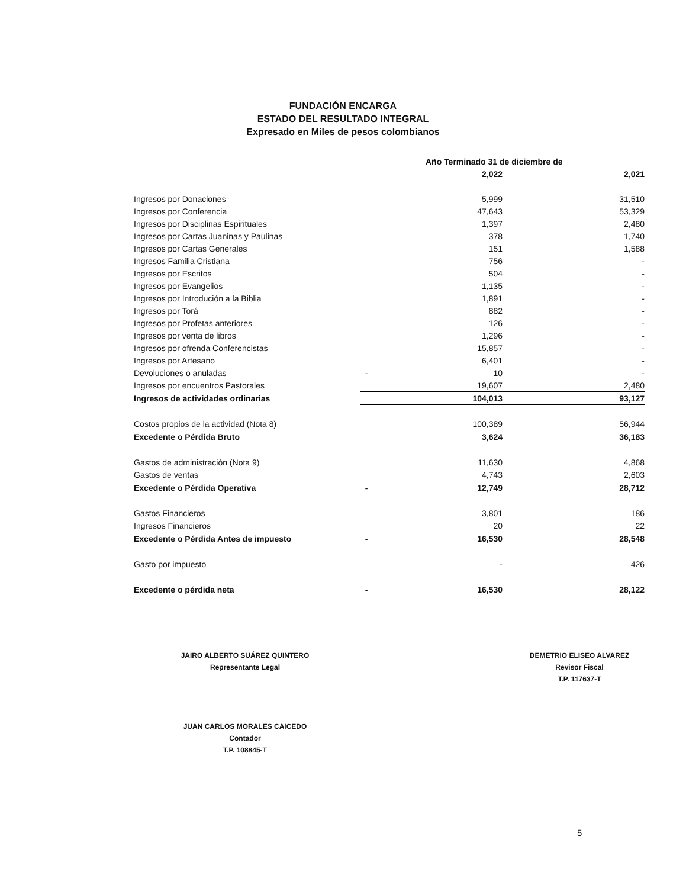FUNDACIÓN ENCARGA
ESTADO DEL RESULTADO INTEGRAL
Expresado en Miles de pesos colombianos
| | | Año Terminado 31 de diciembre de | |
| | | 2,022 | 2,021 |
| Ingresos por Donaciones | | 5,999 | 31,510 |
| Ingresos por Conferencia | | 47,643 | 53,329 |
| Ingresos por Disciplinas Espirituales | | 1,397 | 2,480 |
| Ingresos por Cartas Juaninas y Paulinas | | 378 | 1,740 |
| Ingresos por Cartas Generales | | 151 | 1,588 |
| Ingresos Familia Cristiana | | 756 | - |
| Ingresos por Escritos | | 504 | - |
| Ingresos por Evangelios | | 1,135 | - |
| Ingresos por Introdución a la Biblia | | 1,891 | - |
| Ingresos por Torá | | 882 | - |
| Ingresos por Profetas anteriores | | 126 | - |
| Ingresos por venta de libros | | 1,296 | - |
| Ingresos por ofrenda Conferencistas | | 15,857 | - |
| Ingresos por Artesano | | 6,401 | - |
| Devoluciones o anuladas | - | 10 | - |
| Ingresos por encuentros Pastorales | | 19,607 | 2,480 |
| Ingresos de actividades ordinarias | | 104,013 | 93,127 |
| Costos propios de la actividad (Nota 8) | | 100,389 | 56,944 |
| Excedente o Pérdida Bruto | | 3,624 | 36,183 |
| Gastos de administración (Nota 9) | | 11,630 | 4,868 |
| Gastos de ventas | | 4,743 | 2,603 |
| Excedente o Pérdida Operativa | - | 12,749 | 28,712 |
| Gastos Financieros | | 3,801 | 186 |
| Ingresos Financieros | | 20 | 22 |
| Excedente o Pérdida Antes de impuesto | - | 16,530 | 28,548 |
| Gasto por impuesto | | - | 426 |
| Excedente o pérdida neta | - | 16,530 | 28,122 |
JAIRO ALBERTO SUÁREZ QUINTERO
Representante Legal
DEMETRIO ELISEO ALVAREZ
Revisor Fiscal
T.P. 117637-T
JUAN CARLOS MORALES CAICEDO
Contador
T.P. 108845-T
5